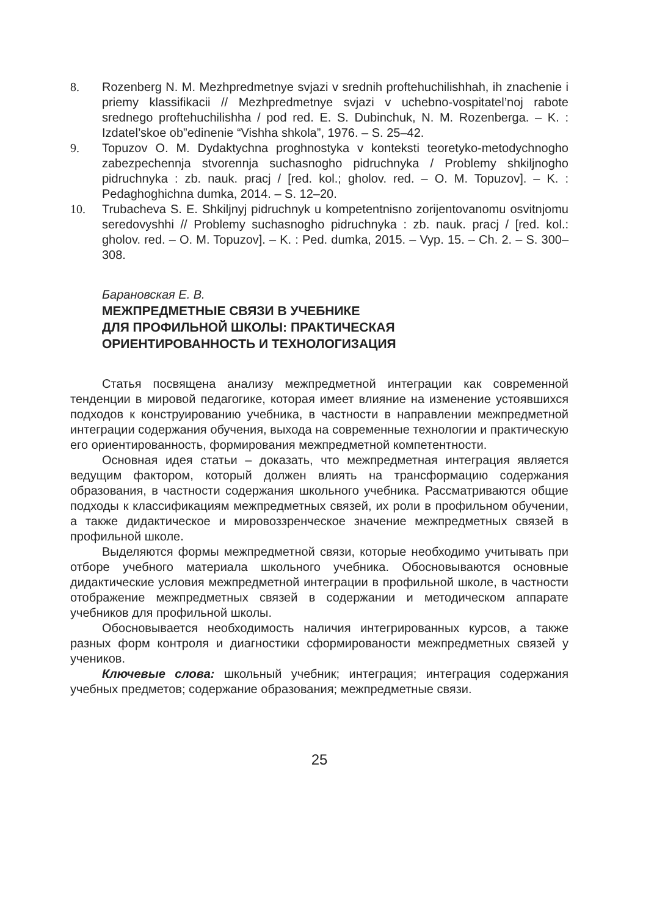8. Rozenberg N. M. Mezhpredmetnye svjazi v srednih proftehuchilishhah, ih znachenie i priemy klassifikacii // Mezhpredmetnye svjazi v uchebno-vospitatel’noj rabote srednego proftehuchilishha / pod red. E. S. Dubinchuk, N. M. Rozenberga. – K. : Izdatel’skoe ob”edinenie “Vishha shkola”, 1976. – S. 25–42.
9. Topuzov O. M. Dydaktychna proghnostyka v konteksti teoretyko-metodychnogho zabezpechennja stvorennja suchasnogho pidruchnyka / Problemy shkiljnogho pidruchnyka : zb. nauk. pracj / [red. kol.; gholov. red. – O. M. Topuzov]. – K. : Pedaghoghichna dumka, 2014. – S. 12–20.
10. Trubacheva S. E. Shkiljnyj pidruchnyk u kompetentnisno zorijentovanomu osvitnjomu seredovyshhi // Problemy suchasnogho pidruchnyka : zb. nauk. pracj / [red. kol.: gholov. red. – O. M. Topuzov]. – K. : Ped. dumka, 2015. – Vyp. 15. – Ch. 2. – S. 300–308.
Барановская Е. В.
МЕЖПРЕДМЕТНЫЕ СВЯЗИ В УЧЕБНИКЕ
ДЛЯ ПРОФИЛЬНОЙ ШКОЛЫ: ПРАКТИЧЕСКАЯ
ОРИЕНТИРОВАННОСТЬ И ТЕХНОЛОГИЗАЦИЯ
Статья посвящена анализу межпредметной интеграции как современной тенденции в мировой педагогике, которая имеет влияние на изменение устоявшихся подходов к конструированию учебника, в частности в направлении межпредметной интеграции содержания обучения, выхода на современные технологии и практическую его ориентированность, формирования межпредметной компетентности.
Основная идея статьи – доказать, что межпредметная интеграция является ведущим фактором, который должен влиять на трансформацию содержания образования, в частности содержания школьного учебника. Рассматриваются общие подходы к классификациям межпредметных связей, их роли в профильном обучении, а также дидактическое и мировоззренческое значение межпредметных связей в профильной школе.
Выделяются формы межпредметной связи, которые необходимо учитывать при отборе учебного материала школьного учебника. Обосновываются основные дидактические условия межпредметной интеграции в профильной школе, в частности отображение межпредметных связей в содержании и методическом аппарате учебников для профильной школы.
Обосновывается необходимость наличия интегрированных курсов, а также разных форм контроля и диагностики сформированости межпредметных связей у учеников.
Ключевые слова: школьный учебник; интеграция; интеграция содержания учебных предметов; содержание образования; межпредметные связи.
25